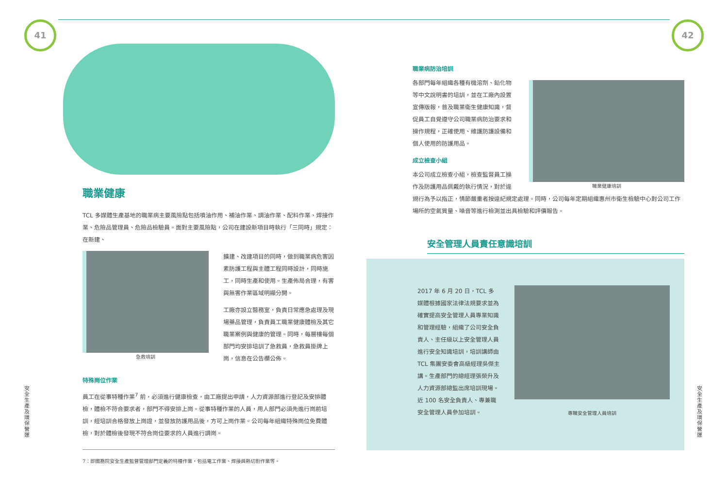41 42
安全生產及環保營運
安全生產及環保營運
職業健康
TCL 多媒體生產基地的職業病主要風險點包括噴油作用、補油作業、調油作業、配料作業、焊接作業、危險品管理員、危險品檢驗員。面對主要風險點，公司在建設新項目時執行「三同時」規定：在新建、
急救培訓
擴建、改建項目的同時，做到職業病危害因素防護工程與主體工程同時設計，同時施工，同時生產和使用。生產佈局合理，有害與無害作業區域明顯分開。
工廠亦設立醫務室，負責日常應急處理及現場藥品管理，負責員工職業健康體檢及其它職業案例與健康的管理。同時，每層樓每個部門均安排培訓了急救員，急救員掛牌上崗，信息在公告欄公佈。
特殊崗位作業
員工在從事特種作業<sup>7</sup> 前，必須進行健康檢查，由工廠提出申請，人力資源部進行登記及安排體檢，體檢不符合要求者，部門不得安排上崗。從事特種作業的人員，用人部門必須先進行崗前培訓，經培訓合格發放上崗證，並發放防護用品後，方可上崗作業。公司每年組織特殊崗位免費體檢，對於體檢後發現不符合崗位要求的人員進行調崗。
7：即國務院安全生產監督管理部門定義的特種作業，包括電工作業、焊接與熱切割作業等。
職業病防治培訓
各部門每年組織各種有機溶劑、鉛化物等中文說明書的培訓，並在工廠內設置宣傳版報，普及職業衛生健康知識，督促員工自覺遵守公司職業病防治要求和操作規程，正確使用、維護防護設備和個人使用的防護用品。
成立檢查小組
本公司成立檢查小組，檢查監督員工操作及防護用品佩戴的執行情況，對於違
職業健康培訓
規行為予以指正，情節嚴重者按違紀規定處理。同時，公司每年定期組織惠州市衛生檢驗中心對公司工作場所的空氣質量、噪音等進行檢測並出具檢驗和評價報告。
安全管理人員責任意識培訓
2017 年 6 月 20 日，TCL 多媒體根據國家法律法規要求並為確實提高安全管理人員專業知識和管理經驗，組織了公司安全負責人、主任級以上安全管理人員進行安全知識培訓，培訓講師由 TCL 集團安委會高級經理吳傑主講。生產部門的總經理張榮升及人力資源部總監出席培訓現場。近 100 名安全負責人、專兼職安全管理人員參加培訓。
專職安全管理人員培訓